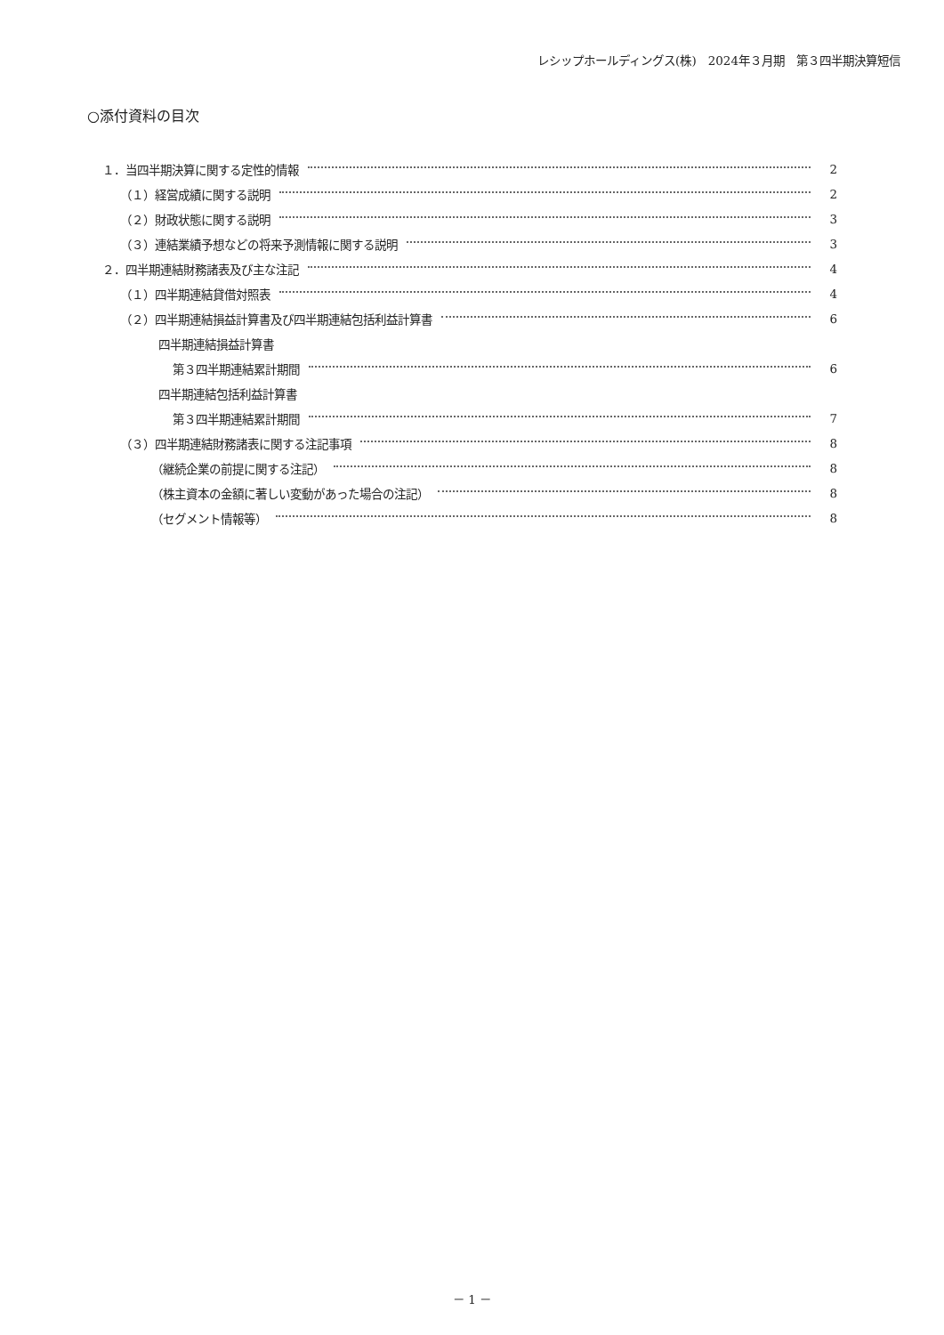レシップホールディングス(株)　2024年３月期　第３四半期決算短信
○添付資料の目次
１．当四半期決算に関する定性的情報 2
（１）経営成績に関する説明 2
（２）財政状態に関する説明 3
（３）連結業績予想などの将来予測情報に関する説明 3
２．四半期連結財務諸表及び主な注記 4
（１）四半期連結貸借対照表 4
（２）四半期連結損益計算書及び四半期連結包括利益計算書 6
四半期連結損益計算書
第３四半期連結累計期間 6
四半期連結包括利益計算書
第３四半期連結累計期間 7
（３）四半期連結財務諸表に関する注記事項 8
（継続企業の前提に関する注記） 8
（株主資本の金額に著しい変動があった場合の注記） 8
（セグメント情報等） 8
－ 1 －